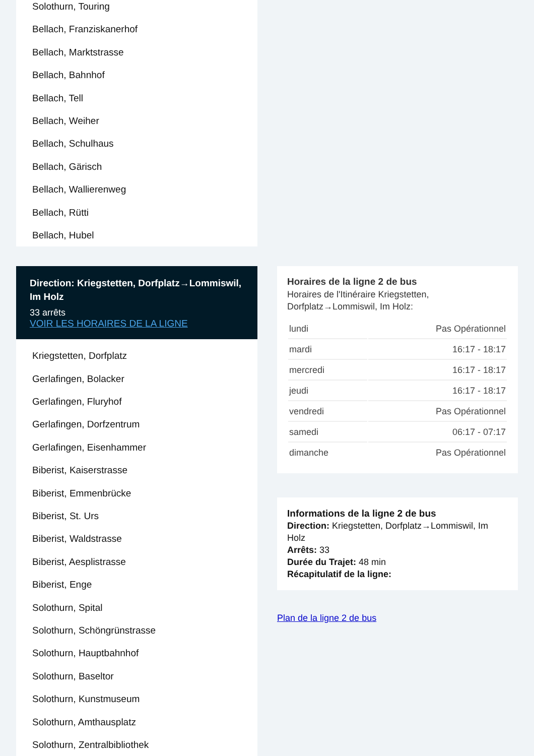Solothurn, Touring
Bellach, Franziskanerhof
Bellach, Marktstrasse
Bellach, Bahnhof
Bellach, Tell
Bellach, Weiher
Bellach, Schulhaus
Bellach, Gärisch
Bellach, Wallierenweg
Bellach, Rütti
Bellach, Hubel
Direction: Kriegstetten, Dorfplatz→Lommiswil, Im Holz
33 arrêts
VOIR LES HORAIRES DE LA LIGNE
Kriegstetten, Dorfplatz
Gerlafingen, Bolacker
Gerlafingen, Fluryhof
Gerlafingen, Dorfzentrum
Gerlafingen, Eisenhammer
Biberist, Kaiserstrasse
Biberist, Emmenbrücke
Biberist, St. Urs
Biberist, Waldstrasse
Biberist, Aesplistrasse
Biberist, Enge
Solothurn, Spital
Solothurn, Schöngrünstrasse
Solothurn, Hauptbahnhof
Solothurn, Baseltor
Solothurn, Kunstmuseum
Solothurn, Amthausplatz
Solothurn, Zentralbibliothek
Horaires de la ligne 2 de bus
Horaires de l'Itinéraire Kriegstetten, Dorfplatz→Lommiswil, Im Holz:
| lundi | Pas Opérationnel |
| mardi | 16:17 - 18:17 |
| mercredi | 16:17 - 18:17 |
| jeudi | 16:17 - 18:17 |
| vendredi | Pas Opérationnel |
| samedi | 06:17 - 07:17 |
| dimanche | Pas Opérationnel |
Informations de la ligne 2 de bus
Direction: Kriegstetten, Dorfplatz→Lommiswil, Im Holz
Arrêts: 33
Durée du Trajet: 48 min
Récapitulatif de la ligne:
Plan de la ligne 2 de bus